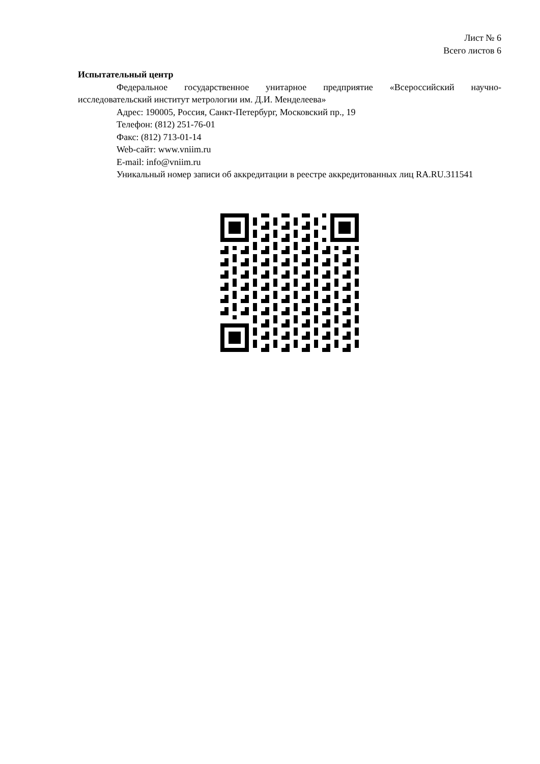Лист № 6
Всего листов 6
Испытательный центр
Федеральное государственное унитарное предприятие «Всероссийский научно-исследовательский институт метрологии им. Д.И. Менделеева»
Адрес: 190005, Россия, Санкт-Петербург, Московский пр., 19
Телефон: (812) 251-76-01
Факс: (812) 713-01-14
Web-сайт: www.vniim.ru
E-mail: info@vniim.ru
Уникальный номер записи об аккредитации в реестре аккредитованных лиц RA.RU.311541